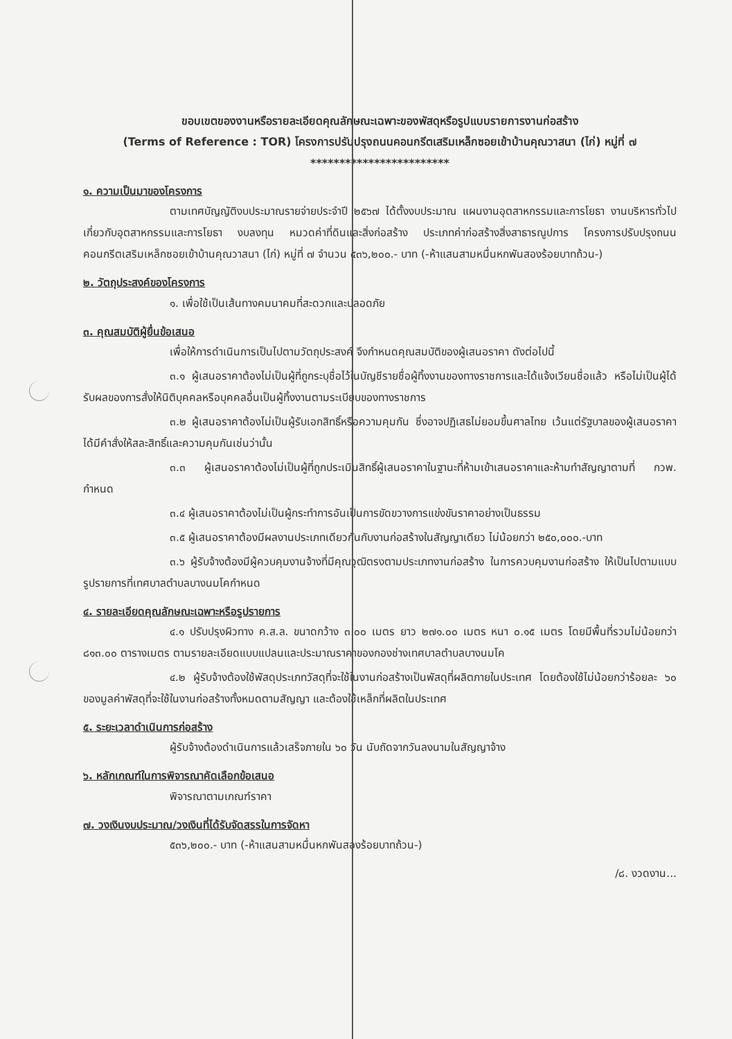ขอบเขตของงานหรือรายละเอียดคุณลักษณะเฉพาะของพัสดุหรือรูปแบบรายการงานก่อสร้าง
(Terms of Reference : TOR) โครงการปรับปรุงถนนคอนกรีตเสริมเหล็กซอยเข้าบ้านคุณวาสนา (ไก่) หมู่ที่ ๗
************************
๑. ความเป็นมาของโครงการ
ตามเทศบัญญัติงบประมาณรายจ่ายประจำปี ๒๕๖๗ ได้ตั้งงบประมาณ แผนงานอุตสาหกรรมและการโยธา งานบริหารทั่วไปเกี่ยวกับอุตสาหกรรมและการโยธา งบลงทุน หมวดค่าที่ดินและสิ่งก่อสร้าง ประเภทค่าก่อสร้างสิ่งสาธารณูปการ โครงการปรับปรุงถนนคอนกรีตเสริมเหล็กซอยเข้าบ้านคุณวาสนา (ไก่) หมู่ที่ ๗ จำนวน ๕๓๖,๒๐๐.- บาท (-ห้าแสนสามหมื่นหกพันสองร้อยบาทถ้วน-)
๒. วัตถุประสงค์ของโครงการ
๑. เพื่อใช้เป็นเส้นทางคมนาคมที่สะดวกและปลอดภัย
๓. คุณสมบัติผู้ยื่นข้อเสนอ
เพื่อให้การดำเนินการเป็นไปตามวัตถุประสงค์ จึงกำหนดคุณสมบัติของผู้เสนอราคา ดังต่อไปนี้
๓.๑ ผู้เสนอราคาต้องไม่เป็นผู้ที่ถูกระบุชื่อไว้ในบัญชีรายชื่อผู้ทิ้งงานของทางราชการและได้แจ้งเวียนชื่อแล้ว หรือไม่เป็นผู้ได้รับผลของการสั่งให้นิติบุคคลหรือบุคคลอื่นเป็นผู้ทิ้งงานตามระเบียบของทางราชการ
๓.๒ ผู้เสนอราคาต้องไม่เป็นผู้รับเอกสิทธิ์หรือความคุมกัน ซึ่งอาจปฏิเสธไม่ยอมขึ้นศาลไทย เว้นแต่รัฐบาลของผู้เสนอราคาได้มีคำสั่งให้สละสิทธิ์และความคุมกันเช่นว่านั้น
๓.๓ ผู้เสนอราคาต้องไม่เป็นผู้ที่ถูกประเมินสิทธิ์ผู้เสนอราคาในฐานะที่ห้ามเข้าเสนอราคาและห้ามทำสัญญาตามที่ กวพ. กำหนด
๓.๔ ผู้เสนอราคาต้องไม่เป็นผู้กระทำการอันเป็นการขัดขวางการแข่งขันราคาอย่างเป็นธรรม
๓.๕ ผู้เสนอราคาต้องมีผลงานประเภทเดียวกันกับงานก่อสร้างในสัญญาเดียว ไม่น้อยกว่า ๒๕๐,๐๐๐.-บาท
๓.๖ ผู้รับจ้างต้องมีผู้ควบคุมงานจ้างที่มีคุณวุฒิตรงตามประเภทงานก่อสร้าง ในการควบคุมงานก่อสร้าง ให้เป็นไปตามแบบรูปรายการที่เทศบาลตำบลบางนมโคกำหนด
๔. รายละเอียดคุณลักษณะเฉพาะหรือรูปรายการ
๔.๑ ปรับปรุงผิวทาง ค.ส.ล. ขนาดกว้าง ๓.๐๐ เมตร ยาว ๒๗๑.๐๐ เมตร หนา ๐.๑๕ เมตร โดยมีพื้นที่รวมไม่น้อยกว่า ๘๑๓.๐๐ ตารางเมตร ตามรายละเอียดแบบแปลนและประมาณราคาของกองช่างเทศบาลตำบลบางนมโค
๔.๒ ผู้รับจ้างต้องใช้พัสดุประเภทวัสดุที่จะใช้ในงานก่อสร้างเป็นพัสดุที่ผลิตภายในประเทศ โดยต้องใช้ไม่น้อยกว่าร้อยละ ๖๐ ของมูลค่าพัสดุที่จะใช้ในงานก่อสร้างทั้งหมดตามสัญญา และต้องใช้เหล็กที่ผลิตในประเทศ
๕. ระยะเวลาดำเนินการก่อสร้าง
ผู้รับจ้างต้องดำเนินการแล้วเสร็จภายใน ๖๐ วัน นับถัดจากวันลงนามในสัญญาจ้าง
๖. หลักเกณฑ์ในการพิจารณาคัดเลือกข้อเสนอ
พิจารณาตามเกณฑ์ราคา
๗. วงเงินงบประมาณ/วงเงินที่ได้รับจัดสรรในการจัดหา
๕๓๖,๒๐๐.- บาท (-ห้าแสนสามหมื่นหกพันสองร้อยบาทถ้วน-)
/๘. งวดงาน...